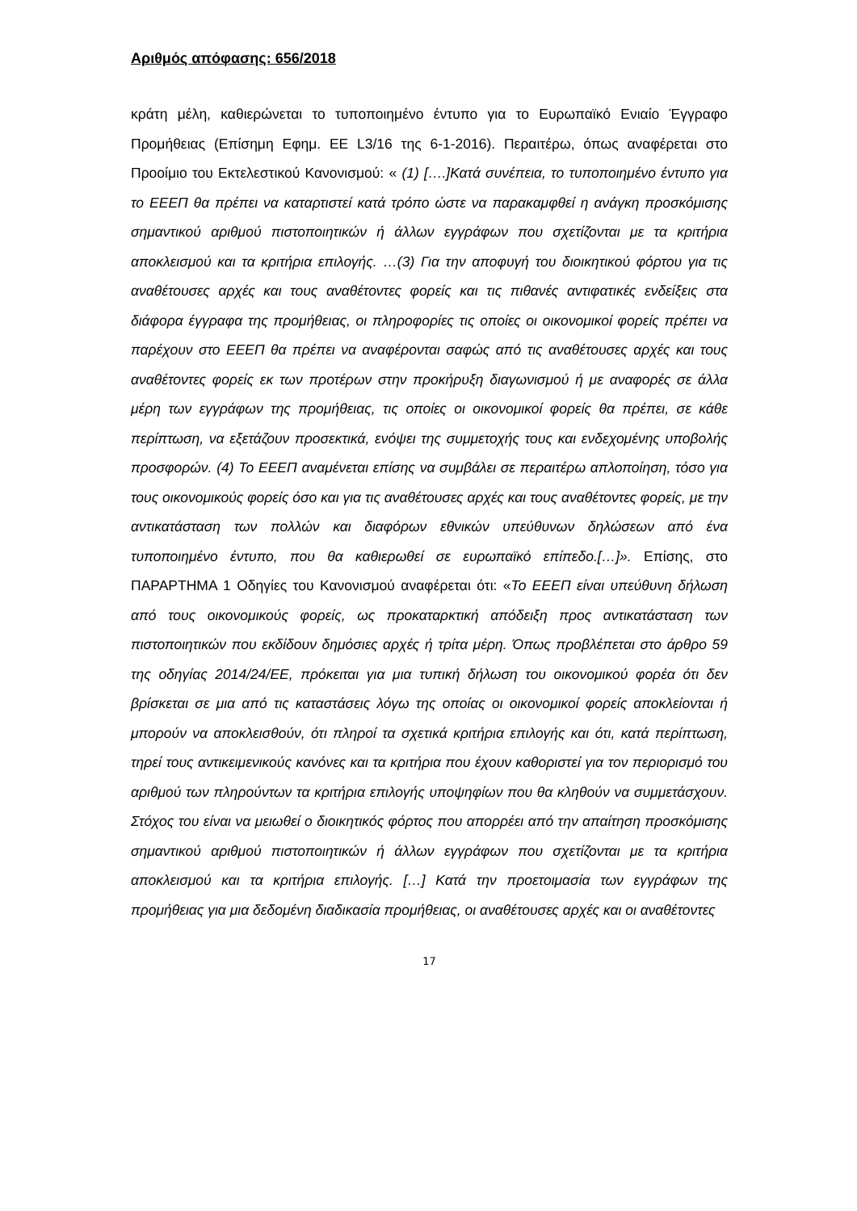Αριθμός απόφασης: 656/2018
κράτη μέλη, καθιερώνεται το τυποποιημένο έντυπο για το Ευρωπαϊκό Ενιαίο Έγγραφο Προμήθειας (Επίσημη Εφημ. ΕΕ L3/16 της 6-1-2016). Περαιτέρω, όπως αναφέρεται στο Προοίμιο του Εκτελεστικού Κανονισμού: « (1) [….]Κατά συνέπεια, το τυποποιημένο έντυπο για το ΕΕΕΠ θα πρέπει να καταρτιστεί κατά τρόπο ώστε να παρακαμφθεί η ανάγκη προσκόμισης σημαντικού αριθμού πιστοποιητικών ή άλλων εγγράφων που σχετίζονται με τα κριτήρια αποκλεισμού και τα κριτήρια επιλογής. …(3) Για την αποφυγή του διοικητικού φόρτου για τις αναθέτουσες αρχές και τους αναθέτοντες φορείς και τις πιθανές αντιφατικές ενδείξεις στα διάφορα έγγραφα της προμήθειας, οι πληροφορίες τις οποίες οι οικονομικοί φορείς πρέπει να παρέχουν στο ΕΕΕΠ θα πρέπει να αναφέρονται σαφώς από τις αναθέτουσες αρχές και τους αναθέτοντες φορείς εκ των προτέρων στην προκήρυξη διαγωνισμού ή με αναφορές σε άλλα μέρη των εγγράφων της προμήθειας, τις οποίες οι οικονομικοί φορείς θα πρέπει, σε κάθε περίπτωση, να εξετάζουν προσεκτικά, ενόψει της συμμετοχής τους και ενδεχομένης υποβολής προσφορών. (4) Το ΕΕΕΠ αναμένεται επίσης να συμβάλει σε περαιτέρω απλοποίηση, τόσο για τους οικονομικούς φορείς όσο και για τις αναθέτουσες αρχές και τους αναθέτοντες φορείς, με την αντικατάσταση των πολλών και διαφόρων εθνικών υπεύθυνων δηλώσεων από ένα τυποποιημένο έντυπο, που θα καθιερωθεί σε ευρωπαϊκό επίπεδο.[…]». Επίσης, στο ΠΑΡΑΡΤΗΜΑ 1 Οδηγίες του Κανονισμού αναφέρεται ότι: «Το ΕΕΕΠ είναι υπεύθυνη δήλωση από τους οικονομικούς φορείς, ως προκαταρκτική απόδειξη προς αντικατάσταση των πιστοποιητικών που εκδίδουν δημόσιες αρχές ή τρίτα μέρη. Όπως προβλέπεται στο άρθρο 59 της οδηγίας 2014/24/ΕΕ, πρόκειται για μια τυπική δήλωση του οικονομικού φορέα ότι δεν βρίσκεται σε μια από τις καταστάσεις λόγω της οποίας οι οικονομικοί φορείς αποκλείονται ή μπορούν να αποκλεισθούν, ότι πληροί τα σχετικά κριτήρια επιλογής και ότι, κατά περίπτωση, τηρεί τους αντικειμενικούς κανόνες και τα κριτήρια που έχουν καθοριστεί για τον περιορισμό του αριθμού των πληρούντων τα κριτήρια επιλογής υποψηφίων που θα κληθούν να συμμετάσχουν. Στόχος του είναι να μειωθεί ο διοικητικός φόρτος που απορρέει από την απαίτηση προσκόμισης σημαντικού αριθμού πιστοποιητικών ή άλλων εγγράφων που σχετίζονται με τα κριτήρια αποκλεισμού και τα κριτήρια επιλογής. […] Κατά την προετοιμασία των εγγράφων της προμήθειας για μια δεδομένη διαδικασία προμήθειας, οι αναθέτουσες αρχές και οι αναθέτοντες
17